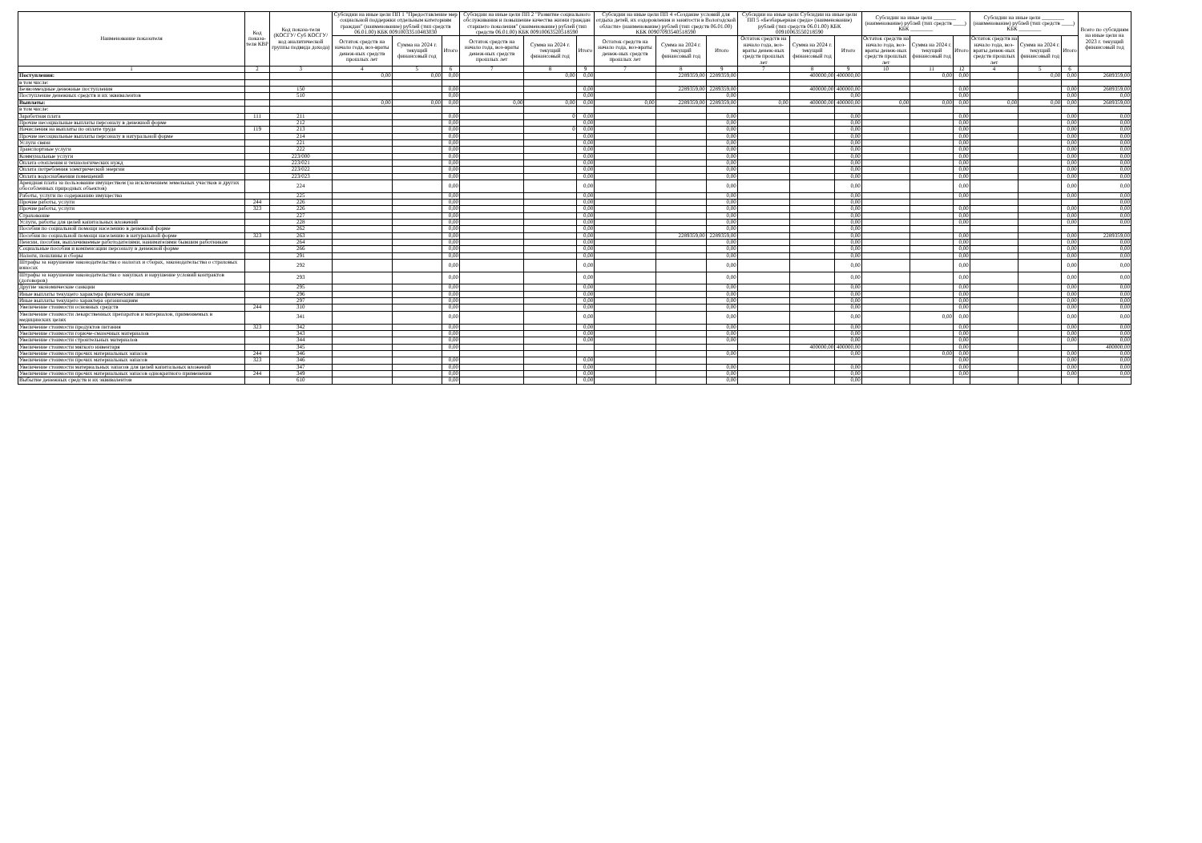| Наименование показателя | Код показа-теля КВР | Код показа-теля (КОСГУ/ Суб КОСГУ/код аналитической группы подвида дохода) | Субсидии на иные цели ПП 1 "Предоставление мер социальной поддержки отдельным категориям граждан" (наименование) рублей (тип средств 06.01.00) КБК 00910033510483030 | | | Субсидии на иные цели ПП 2 "Развитие социального обслуживания и повышение качества жизни граждан старшего поколения" (наименование) рублей (тип средств 06.01.00) КБК 00910063520518590 | | | Субсидии на иные цели ПП 4 «Создание условий для отдыха детей, их оздоровления и занятости в Вологодской области» (наименование) рублей (тип средств 06.01.00) КБК 00907093540518590 | | | Субсидии на иные цели Субсидии на иные цели ПП 5 «Безбарьерная среда» (наименование) рублей (тип средств 06.01.00) КБК 00910063550218590 | | | Субсидии на иные цели ________ (наименование) рублей (тип средств ____) КБК ________ | | | Субсидии на иные цели ________ (наименование) рублей (тип средств ____) КБК ________ | | | Всего по субсидиям на иные цели на 2023 г. текущий финансовый год |
| --- | --- | --- | --- | --- | --- | --- | --- | --- | --- | --- | --- | --- | --- | --- | --- | --- | --- | --- | --- | --- | --- |
| | | | Остаток средств на начало года, воз-враты денеж-ных средств прошлых лет | Сумма на 2024 г. текущий финансовый год | Итого | Остаток средств на начало года, воз-враты денеж-ных средств прошлых лет | Сумма на 2024 г. текущий финансовый год | Итого | Остаток средств на начало года, воз-враты денеж-ных средств прошлых лет | Сумма на 2024 г. текущий финансовый год | Итого | Остаток средств на начало года, воз-враты денеж-ных средств прошлых лет | Сумма на 2024 г. текущий финансовый год | Итого | Остаток средств на начало года, воз-враты денеж-ных средств прошлых лет | Сумма на 2024 г. текущий финансовый год | Итого | Остаток средств на начало года, воз-враты денеж-ных средств прошлых лет | Сумма на 2024 г. текущий финансовый год | Итого | |
| 1 | 2 | 3 | 4 | 5 | 6 | 7 | 8 | 9 | 7 | 8 | 9 | 7 | 8 | 9 | 10 | 11 | 12 | 4 | 5 | 6 | |
| Поступления: | | | 0,00 | 0,00 | 0,00 | | 0,00 | 0,00 | | 2289359,00 | 2289359,00 | | 400000,00 | 400000,00 | | 0,00 | 0,00 | | 0,00 | 0,00 | 2689359,00 |
| в том числе: | | | | | | | | | | | | | | | | | | | | | |
| Безвозмездные денежные поступления | | 150 | | | 0,00 | | | 0,00 | | 2289359,00 | 2289359,00 | | 400000,00 | 400000,00 | | | 0,00 | | | 0,00 | 2689359,00 |
| Поступление денежных средств и их эквивалентов | | 510 | | | 0,00 | | | 0,00 | | | 0,00 | | | 0,00 | | | 0,00 | | | 0,00 | 0,00 |
| Выплаты: | | | 0,00 | 0,00 | 0,00 | 0,00 | 0,00 | 0,00 | 0,00 | 2289359,00 | 2289359,00 | 0,00 | 400000,00 | 400000,00 | 0,00 | 0,00 | 0,00 | 0,00 | 0,00 | 0,00 | 2689359,00 |
| в том числе: | | | | | | | | | | | | | | | | | | | | | |
| Заработная плата | 111 | 211 | | | 0,00 | | 0 | 0,00 | | | 0,00 | | | 0,00 | | | 0,00 | | | 0,00 | 0,00 |
| Прочие несоциальные выплаты персоналу в денежной форме | | 212 | | | 0,00 | | | 0,00 | | | 0,00 | | | 0,00 | | | 0,00 | | | 0,00 | 0,00 |
| Начисления на выплаты по оплате труда | 119 | 213 | | | 0,00 | | 0 | 0,00 | | | 0,00 | | | 0,00 | | | 0,00 | | | 0,00 | 0,00 |
| Прочие несоциальные выплаты персоналу в натуральной форме | | 214 | | | 0,00 | | | 0,00 | | | 0,00 | | | 0,00 | | | 0,00 | | | 0,00 | 0,00 |
| Услуги связи | | 221 | | | 0,00 | | | 0,00 | | | 0,00 | | | 0,00 | | | 0,00 | | | 0,00 | 0,00 |
| Транспортные услуги | | 222 | | | 0,00 | | | 0,00 | | | 0,00 | | | 0,00 | | | 0,00 | | | 0,00 | 0,00 |
| Коммунальные услуги | | 223/000 | | | 0,00 | | | 0,00 | | | 0,00 | | | 0,00 | | | 0,00 | | | 0,00 | 0,00 |
| Оплата отопления и технологических нужд | | 223/021 | | | 0,00 | | | 0,00 | | | 0,00 | | | 0,00 | | | 0,00 | | | 0,00 | 0,00 |
| Оплата потребления электрической энергии | | 223/022 | | | 0,00 | | | 0,00 | | | 0,00 | | | 0,00 | | | 0,00 | | | 0,00 | 0,00 |
| Оплата водоснабжения помещений | | 223/023 | | | 0,00 | | | 0,00 | | | 0,00 | | | 0,00 | | | 0,00 | | | 0,00 | 0,00 |
| Арендная плата за пользование имуществом (за исключением земельных участков и других обособленных природных объектов) | | 224 | | | 0,00 | | | 0,00 | | | 0,00 | | | 0,00 | | | 0,00 | | | 0,00 | 0,00 |
| Работы, услуги по содержанию имущества | | 225 | | | 0,00 | | | 0,00 | | | 0,00 | | | 0,00 | | | 0,00 | | | 0,00 | 0,00 |
| Прочие работы, услуги | 244 | 226 | | | 0,00 | | | 0,00 | | | 0,00 | | | 0,00 | | | | | | | 0,00 |
| Прочие работы, услуги | 323 | 226 | | | 0,00 | | | 0,00 | | | 0,00 | | | 0,00 | | | 0,00 | | | 0,00 | 0,00 |
| Страхование | | 227 | | | 0,00 | | | 0,00 | | | 0,00 | | | 0,00 | | | 0,00 | | | 0,00 | 0,00 |
| Услуги, работы для целей капитальных вложений | | 228 | | | 0,00 | | | 0,00 | | | 0,00 | | | 0,00 | | | 0,00 | | | 0,00 | 0,00 |
| Пособия по социальной помощи населению в денежной форме | | 262 | | | 0,00 | | | 0,00 | | | 0,00 | | | 0,00 | | | | | | | |
| Пособия по социальной помощи населению в натуральной форме | 323 | 263 | | | 0,00 | | | 0,00 | | 2289359,00 | 2289359,00 | | | 0,00 | | | 0,00 | | | 0,00 | 2289359,00 |
| Пенсии, пособия, выплачиваемые работодателями, нанимателями бывшим работникам | | 264 | | | 0,00 | | | 0,00 | | | 0,00 | | | 0,00 | | | 0,00 | | | 0,00 | 0,00 |
| Социальные пособия и компенсации персоналу в денежной форме | | 266 | | | 0,00 | | | 0,00 | | | 0,00 | | | 0,00 | | | 0,00 | | | 0,00 | 0,00 |
| Налоги, пошлины и сборы | | 291 | | | 0,00 | | | 0,00 | | | 0,00 | | | 0,00 | | | 0,00 | | | 0,00 | 0,00 |
| Штрафы за нарушение законодательства о налогах и сборах, законодательства о страховых взносах | | 292 | | | 0,00 | | | 0,00 | | | 0,00 | | | 0,00 | | | 0,00 | | | 0,00 | 0,00 |
| Штрафы за нарушение законодательства о закупках и нарушение условий контрактов (договоров) | | 293 | | | 0,00 | | | 0,00 | | | 0,00 | | | 0,00 | | | 0,00 | | | 0,00 | 0,00 |
| Другие экономические санкции | | 295 | | | 0,00 | | | 0,00 | | | 0,00 | | | 0,00 | | | 0,00 | | | 0,00 | 0,00 |
| Иные выплаты текущего характера физическим лицам | | 296 | | | 0,00 | | | 0,00 | | | 0,00 | | | 0,00 | | | 0,00 | | | 0,00 | 0,00 |
| Иные выплаты текущего характера организациям | | 297 | | | 0,00 | | | 0,00 | | | 0,00 | | | 0,00 | | | 0,00 | | | 0,00 | 0,00 |
| Увеличение стоимости основных средств | 244 | 310 | | | 0,00 | | | 0,00 | | | 0,00 | | | 0,00 | | | 0,00 | | | 0,00 | 0,00 |
| Увеличение стоимости лекарственных препаратов и материалов, применяемых в медицинских целях | | 341 | | | 0,00 | | | 0,00 | | | 0,00 | | | 0,00 | | 0,00 | 0,00 | | | 0,00 | 0,00 |
| Увеличение стоимости продуктов питания | 323 | 342 | | | 0,00 | | | 0,00 | | | 0,00 | | | 0,00 | | | 0,00 | | | 0,00 | 0,00 |
| Увеличение стоимости горюче-смазочных материалов | | 343 | | | 0,00 | | | 0,00 | | | 0,00 | | | 0,00 | | | 0,00 | | | 0,00 | 0,00 |
| Увеличение стоимости строительных материалов | | 344 | | | 0,00 | | | 0,00 | | | 0,00 | | | 0,00 | | | 0,00 | | | 0,00 | 0,00 |
| Увеличение стоимости мягкого инвентаря | | 345 | | | 0,00 | | | | | | | | 400000,00 | 400000,00 | | | 0,00 | | | | 400000,00 |
| Увеличение стоимости прочих материальных запасов | 244 | 346 | | | | | | | | | 0,00 | | | 0,00 | | 0,00 | 0,00 | | | 0,00 | 0,00 |
| Увеличение стоимости прочих материальных запасов | 323 | 346 | | | 0,00 | | | 0,00 | | | | | | | | | 0,00 | | | 0,00 | 0,00 |
| Увеличение стоимости материальных запасов для целей капитальных вложений | | 347 | | | 0,00 | | | 0,00 | | | 0,00 | | | 0,00 | | | 0,00 | | | 0,00 | 0,00 |
| Увеличение стоимости прочих материальных запасов однократного применения | 244 | 349 | | | 0,00 | | | 0,00 | | | 0,00 | | | 0,00 | | | 0,00 | | | 0,00 | 0,00 |
| Выбытие денежных средств и их эквивалентов | | 610 | | | 0,00 | | | 0,00 | | | 0,00 | | | 0,00 | | | | | | | |